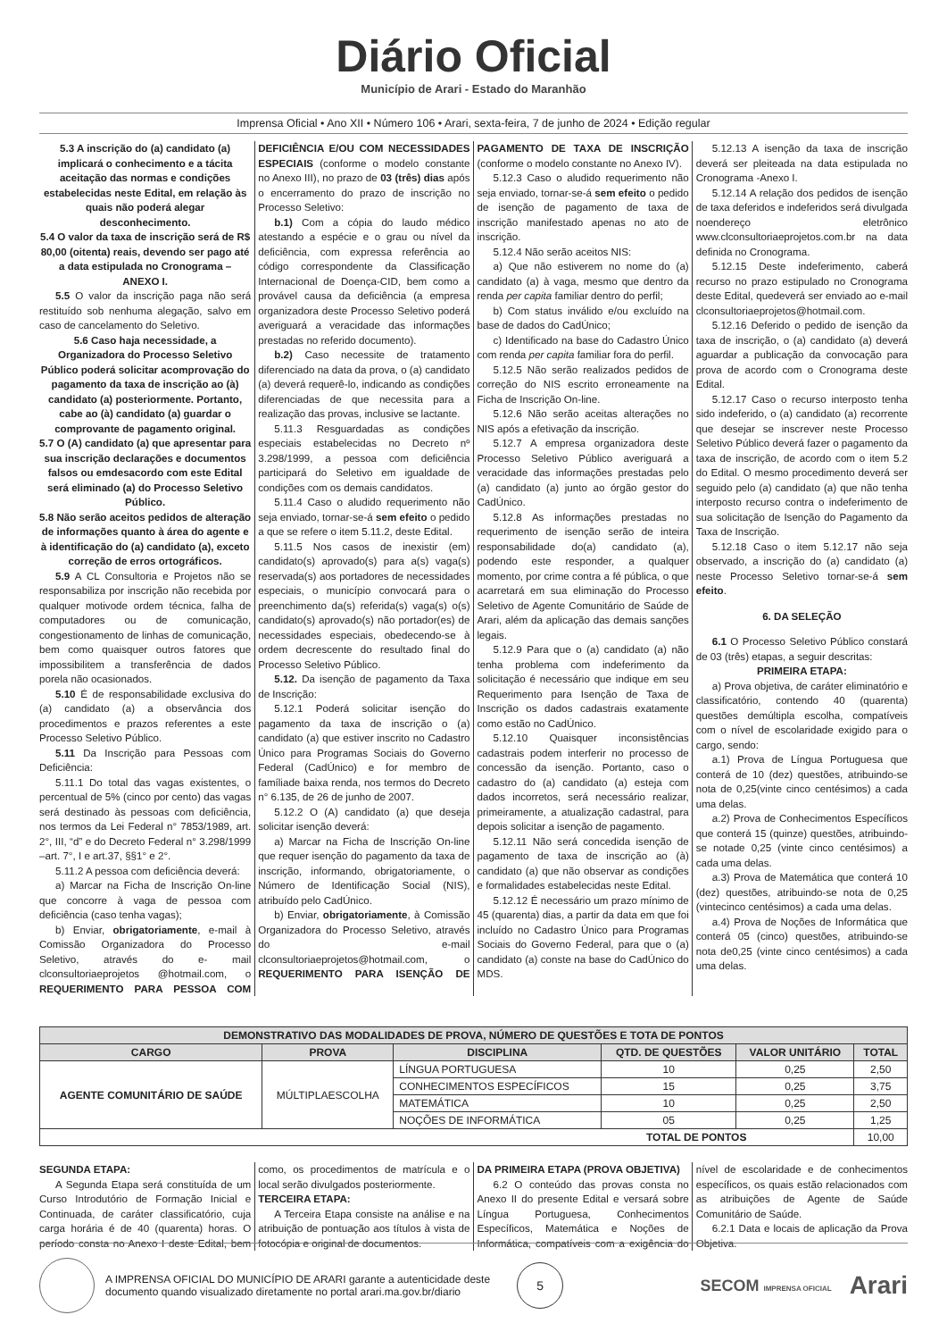Diário Oficial
Município de Arari - Estado do Maranhão
Imprensa Oficial • Ano XII • Número 106 • Arari, sexta-feira, 7 de junho de 2024 • Edição regular
5.3 A inscrição do (a) candidato (a) implicará o conhecimento e a tácita aceitação das normas e condições estabelecidas neste Edital, em relação às quais não poderá alegar desconhecimento.
5.4 O valor da taxa de inscrição será de R$ 80,00 (oitenta) reais, devendo ser pago até a data estipulada no Cronograma – ANEXO I.
5.5 O valor da inscrição paga não será restituído sob nenhuma alegação, salvo em caso de cancelamento do Seletivo.
5.6 Caso haja necessidade, a Organizadora do Processo Seletivo Público poderá solicitar acomprovação do pagamento da taxa de inscrição ao (à) candidato (a) posteriormente. Portanto, cabe ao (à) candidato (a) guardar o comprovante de pagamento original.
5.7 O (A) candidato (a) que apresentar para sua inscrição declarações e documentos falsos ou emdesacordo com este Edital será eliminado (a) do Processo Seletivo Público.
5.8 Não serão aceitos pedidos de alteração de informações quanto à área do agente e à identificação do (a) candidato (a), exceto correção de erros ortográficos.
5.9 A CL Consultoria e Projetos não se responsabiliza por inscrição não recebida por qualquer motivode ordem técnica, falha de computadores ou de comunicação, congestionamento de linhas de comunicação, bem como quaisquer outros fatores que impossibilitem a transferência de dados porela não ocasionados.
5.10 É de responsabilidade exclusiva do (a) candidato (a) a observância dos procedimentos e prazos referentes a este Processo Seletivo Público.
5.11 Da Inscrição para Pessoas com Deficiência:
5.11.1 Do total das vagas existentes, o percentual de 5% (cinco por cento) das vagas será destinado às pessoas com deficiência, nos termos da Lei Federal n° 7853/1989, art. 2°, III, “d” e do Decreto Federal n° 3.298/1999 –art. 7°, I e art.37, §§1° e 2°.
5.11.2 A pessoa com deficiência deverá:
a) Marcar na Ficha de Inscrição On-line que concorre à vaga de pessoa com deficiência (caso tenha vagas);
b) Enviar, obrigatoriamente, e-mail à Comissão Organizadora do Processo Seletivo, através do e- mail clconsultoriaeprojetos @hotmail.com, o REQUERIMENTO PARA PESSOA COM DEFICIÊNCIA E/OU COM NECESSIDADES ESPECIAIS (conforme o modelo constante no Anexo III), no prazo de 03 (três) dias após o encerramento do prazo de inscrição no Processo Seletivo:
b.1) Com a cópia do laudo médico atestando a espécie e o grau ou nível da deficiência, com expressa referência ao código correspondente da Classificação Internacional de Doença-CID, bem como a provável causa da deficiência (a empresa organizadora deste Processo Seletivo poderá averiguará a veracidade das informações prestadas no referido documento).
b.2) Caso necessite de tratamento diferenciado na data da prova, o (a) candidato (a) deverá requerê-lo, indicando as condições diferenciadas de que necessita para a realização das provas, inclusive se lactante.
5.11.3 Resguardadas as condições especiais estabelecidas no Decreto nº 3.298/1999, a pessoa com deficiência participará do Seletivo em igualdade de condições com os demais candidatos.
5.11.4 Caso o aludido requerimento não seja enviado, tornar-se-á sem efeito o pedido a que se refere o item 5.11.2, deste Edital.
5.11.5 Nos casos de inexistir (em) candidato(s) aprovado(s) para a(s) vaga(s) reservada(s) aos portadores de necessidades especiais, o município convocará para o preenchimento da(s) referida(s) vaga(s) o(s) candidato(s) aprovado(s) não portador(es) de necessidades especiais, obedecendo-se à ordem decrescente do resultado final do Processo Seletivo Público.
5.12. Da isenção de pagamento da Taxa de Inscrição:
5.12.1 Poderá solicitar isenção do pagamento da taxa de inscrição o (a) candidato (a) que estiver inscrito no Cadastro Único para Programas Sociais do Governo Federal (CadÚnico) e for membro de famíliade baixa renda, nos termos do Decreto n° 6.135, de 26 de junho de 2007.
5.12.2 O (A) candidato (a) que deseja solicitar isenção deverá:
a) Marcar na Ficha de Inscrição On-line que requer isenção do pagamento da taxa de inscrição, informando, obrigatoriamente, o Número de Identificação Social (NIS), atribuído pelo CadÚnico.
b) Enviar, obrigatoriamente, à Comissão Organizadora do Processo Seletivo, através do e-mail clconsultoriaeprojetos@hotmail.com, o REQUERIMENTO PARA ISENÇÃO DE PAGAMENTO DE TAXA DE INSCRIÇÃO (conforme o modelo constante no Anexo IV).
5.12.3 Caso o aludido requerimento não seja enviado, tornar-se-á sem efeito o pedido de isenção de pagamento de taxa de inscrição manifestado apenas no ato de inscrição.
5.12.4 Não serão aceitos NIS:
a) Que não estiverem no nome do (a) candidato (a) à vaga, mesmo que dentro da renda per capita familiar dentro do perfil;
b) Com status inválido e/ou excluído na base de dados do CadÚnico;
c) Identificado na base do Cadastro Único com renda per capita familiar fora do perfil.
5.12.5 Não serão realizados pedidos de correção do NIS escrito erroneamente na Ficha de Inscrição On-line.
5.12.6 Não serão aceitas alterações no NIS após a efetivação da inscrição.
5.12.7 A empresa organizadora deste Processo Seletivo Público averiguará a veracidade das informações prestadas pelo (a) candidato (a) junto ao órgão gestor do CadÚnico.
5.12.8 As informações prestadas no requerimento de isenção serão de inteira responsabilidade do(a) candidato (a), podendo este responder, a qualquer momento, por crime contra a fé pública, o que acarretará em sua eliminação do Processo Seletivo de Agente Comunitário de Saúde de Arari, além da aplicação das demais sanções legais.
5.12.9 Para que o (a) candidato (a) não tenha problema com indeferimento da solicitação é necessário que indique em seu Requerimento para Isenção de Taxa de Inscrição os dados cadastrais exatamente como estão no CadÚnico.
5.12.10 Quaisquer inconsistências cadastrais podem interferir no processo de concessão da isenção. Portanto, caso o cadastro do (a) candidato (a) esteja com dados incorretos, será necessário realizar, primeiramente, a atualização cadastral, para depois solicitar a isenção de pagamento.
5.12.11 Não será concedida isenção de pagamento de taxa de inscrição ao (à) candidato (a) que não observar as condições e formalidades estabelecidas neste Edital.
5.12.12 É necessário um prazo mínimo de 45 (quarenta) dias, a partir da data em que foi incluído no Cadastro Único para Programas Sociais do Governo Federal, para que o (a) candidato (a) conste na base do CadÚnico do MDS.
5.12.13 A isenção da taxa de inscrição deverá ser pleiteada na data estipulada no Cronograma -Anexo I.
5.12.14 A relação dos pedidos de isenção de taxa deferidos e indeferidos será divulgada noendereço eletrônico www.clconsultoriaeprojetos.com.br na data definida no Cronograma.
5.12.15 Deste indeferimento, caberá recurso no prazo estipulado no Cronograma deste Edital, quedeverá ser enviado ao e-mail clconsultoriaeprojetos@hotmail.com.
5.12.16 Deferido o pedido de isenção da taxa de inscrição, o (a) candidato (a) deverá aguardar a publicação da convocação para prova de acordo com o Cronograma deste Edital.
5.12.17 Caso o recurso interposto tenha sido indeferido, o (a) candidato (a) recorrente que desejar se inscrever neste Processo Seletivo Público deverá fazer o pagamento da taxa de inscrição, de acordo com o item 5.2 do Edital. O mesmo procedimento deverá ser seguido pelo (a) candidato (a) que não tenha interposto recurso contra o indeferimento de sua solicitação de Isenção do Pagamento da Taxa de Inscrição.
5.12.18 Caso o item 5.12.17 não seja observado, a inscrição do (a) candidato (a) neste Processo Seletivo tornar-se-á sem efeito.
6. DA SELEÇÃO
6.1 O Processo Seletivo Público constará de 03 (três) etapas, a seguir descritas:
PRIMEIRA ETAPA:
a) Prova objetiva, de caráter eliminatório e classificatório, contendo 40 (quarenta) questões demúltipla escolha, compatíveis com o nível de escolaridade exigido para o cargo, sendo:
a.1) Prova de Língua Portuguesa que conterá de 10 (dez) questões, atribuindo-se nota de 0,25(vinte cinco centésimos) a cada uma delas.
a.2) Prova de Conhecimentos Específicos que conterá 15 (quinze) questões, atribuindo-se notade 0,25 (vinte cinco centésimos) a cada uma delas.
a.3) Prova de Matemática que conterá 10 (dez) questões, atribuindo-se nota de 0,25 (vintecinco centésimos) a cada uma delas.
a.4) Prova de Noções de Informática que conterá 05 (cinco) questões, atribuindo-se nota de0,25 (vinte cinco centésimos) a cada uma delas.
| DEMONSTRATIVO DAS MODALIDADES DE PROVA, NÚMERO DE QUESTÕES E TOTA DE PONTOS | | | | | |
| --- | --- | --- | --- | --- | --- |
| CARGO | PROVA | DISCIPLINA | QTD. DE QUESTÕES | VALOR UNITÁRIO | TOTAL |
| AGENTE COMUNITÁRIO DE SAÚDE | MÚLTIPLAESCOLHA | LÍNGUA PORTUGUESA | 10 | 0,25 | 2,50 |
| | | CONHECIMENTOS ESPECÍFICOS | 15 | 0,25 | 3,75 |
| | | MATEMÁTICA | 10 | 0,25 | 2,50 |
| | | NOÇÕES DE INFORMÁTICA | 05 | 0,25 | 1,25 |
| TOTAL DE PONTOS | | | | | 10,00 |
SEGUNDA ETAPA:
A Segunda Etapa será constituída de um Curso Introdutório de Formação Inicial e Continuada, de caráter classificatório, cuja carga horária é de 40 (quarenta) horas. O período consta no Anexo I deste Edital, bem como, os procedimentos de matrícula e o local serão divulgados posteriormente.
TERCEIRA ETAPA:
A Terceira Etapa consiste na análise e na atribuição de pontuação aos títulos à vista de fotocópia e original de documentos.
DA PRIMEIRA ETAPA (PROVA OBJETIVA)
6.2 O conteúdo das provas consta no Anexo II do presente Edital e versará sobre Língua Portuguesa, Conhecimentos Específicos, Matemática e Noções de Informática, compatíveis com a exigência do nível de escolaridade e de conhecimentos específicos, os quais estão relacionados com as atribuições de Agente de Saúde Comunitário de Saúde.
6.2.1 Data e locais de aplicação da Prova Objetiva.
A IMPRENSA OFICIAL DO MUNICÍPIO DE ARARI garante a autenticidade deste
documento quando visualizado diretamente no portal arari.ma.gov.br/diario
5
SECOM IMPRENSA OFICIAL
Arari